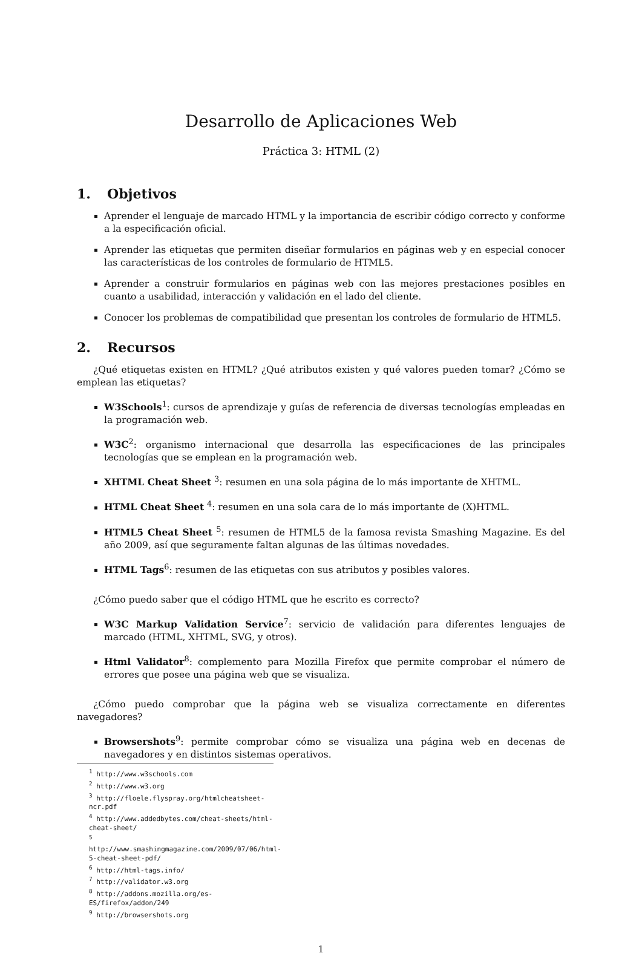Desarrollo de Aplicaciones Web
Práctica 3: HTML (2)
1. Objetivos
Aprender el lenguaje de marcado HTML y la importancia de escribir código correcto y conforme a la especificación oficial.
Aprender las etiquetas que permiten diseñar formularios en páginas web y en especial conocer las características de los controles de formulario de HTML5.
Aprender a construir formularios en páginas web con las mejores prestaciones posibles en cuanto a usabilidad, interacción y validación en el lado del cliente.
Conocer los problemas de compatibilidad que presentan los controles de formulario de HTML5.
2. Recursos
¿Qué etiquetas existen en HTML? ¿Qué atributos existen y qué valores pueden tomar? ¿Cómo se emplean las etiquetas?
W3Schools<sup>1</sup>: cursos de aprendizaje y guías de referencia de diversas tecnologías empleadas en la programación web.
W3C<sup>2</sup>: organismo internacional que desarrolla las especificaciones de las principales tecnologías que se emplean en la programación web.
XHTML Cheat Sheet <sup>3</sup>: resumen en una sola página de lo más importante de XHTML.
HTML Cheat Sheet <sup>4</sup>: resumen en una sola cara de lo más importante de (X)HTML.
HTML5 Cheat Sheet <sup>5</sup>: resumen de HTML5 de la famosa revista Smashing Magazine. Es del año 2009, así que seguramente faltan algunas de las últimas novedades.
HTML Tags<sup>6</sup>: resumen de las etiquetas con sus atributos y posibles valores.
¿Cómo puedo saber que el código HTML que he escrito es correcto?
W3C Markup Validation Service<sup>7</sup>: servicio de validación para diferentes lenguajes de marcado (HTML, XHTML, SVG, y otros).
Html Validator<sup>8</sup>: complemento para Mozilla Firefox que permite comprobar el número de errores que posee una página web que se visualiza.
¿Cómo puedo comprobar que la página web se visualiza correctamente en diferentes navegadores?
Browsershots<sup>9</sup>: permite comprobar cómo se visualiza una página web en decenas de navegadores y en distintos sistemas operativos.
<sup>1</sup> http://www.w3schools.com
<sup>2</sup> http://www.w3.org
<sup>3</sup> http://floele.flyspray.org/htmlcheatsheet-ncr.pdf
<sup>4</sup> http://www.addedbytes.com/cheat-sheets/html-cheat-sheet/
<sup>5</sup> http://www.smashingmagazine.com/2009/07/06/html-5-cheat-sheet-pdf/
<sup>6</sup> http://html-tags.info/
<sup>7</sup> http://validator.w3.org
<sup>8</sup> http://addons.mozilla.org/es-ES/firefox/addon/249
<sup>9</sup> http://browsershots.org
1